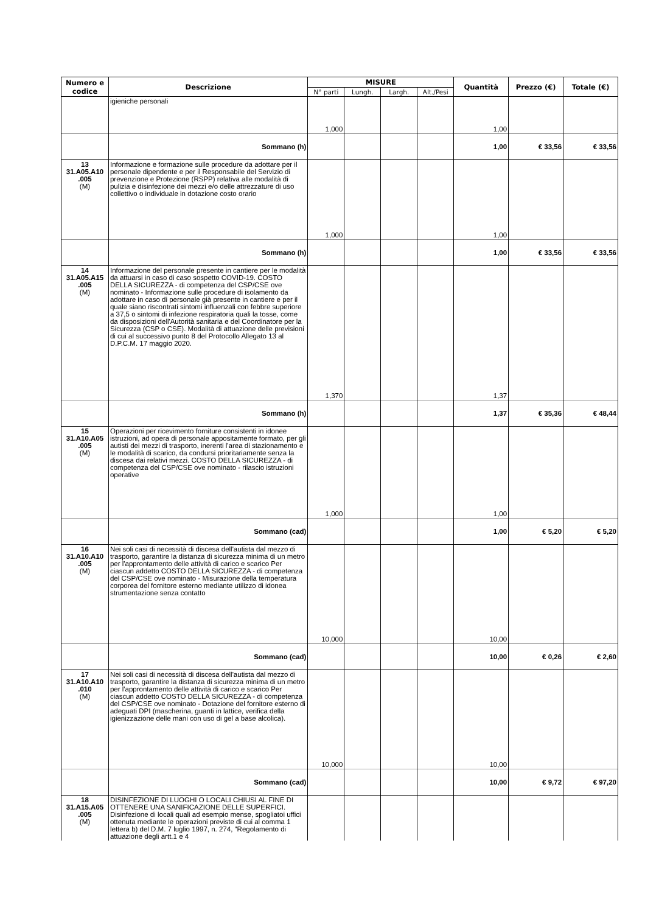| Numero e codice | Descrizione | MISURE | | | | Quantità | Prezzo (€) | Totale (€) |
| --- | --- | --- | --- | --- | --- | --- | --- | --- |
| | | N° parti | Lungh. | Largh. | Alt./Pesi | | | |
| | igieniche personali | 1,000 | | | | 1,00 | | |
| | Sommano (h) | | | | | 1,00 | € 33,56 | € 33,56 |
| 13 31.A05.A10 .005 (M) | Informazione e formazione sulle procedure da adottare per il personale dipendente e per il Responsabile del Servizio di prevenzione e Protezione (RSPP) relativa alle modalità di pulizia e disinfezione dei mezzi e/o delle attrezzature di uso collettivo o individuale in dotazione costo orario | 1,000 | | | | 1,00 | | |
| | Sommano (h) | | | | | 1,00 | € 33,56 | € 33,56 |
| 14 31.A05.A15 .005 (M) | Informazione del personale presente in cantiere per le modalità da attuarsi in caso di caso sospetto COVID-19. COSTO DELLA SICUREZZA - di competenza del CSP/CSE ove nominato - Informazione sulle procedure di isolamento da adottare in caso di personale già presente in cantiere e per il quale siano riscontrati sintomi influenzali con febbre superiore a 37,5 o sintomi di infezione respiratoria quali la tosse, come da disposizioni dell'Autorità sanitaria e del Coordinatore per la Sicurezza (CSP o CSE). Modalità di attuazione delle previsioni di cui al successivo punto 8 del Protocollo Allegato 13 al D.P.C.M. 17 maggio 2020. | 1,370 | | | | 1,37 | | |
| | Sommano (h) | | | | | 1,37 | € 35,36 | € 48,44 |
| 15 31.A10.A05 .005 (M) | Operazioni per ricevimento forniture consistenti in idonee istruzioni, ad opera di personale appositamente formato, per gli autisti dei mezzi di trasporto, inerenti l'area di stazionamento e le modalità di scarico, da condursi prioritariamente senza la discesa dai relativi mezzi. COSTO DELLA SICUREZZA - di competenza del CSP/CSE ove nominato - rilascio istruzioni operative | 1,000 | | | | 1,00 | | |
| | Sommano (cad) | | | | | 1,00 | € 5,20 | € 5,20 |
| 16 31.A10.A10 .005 (M) | Nei soli casi di necessità di discesa dell'autista dal mezzo di trasporto, garantire la distanza di sicurezza minima di un metro per l'approntamento delle attività di carico e scarico Per ciascun addetto COSTO DELLA SICUREZZA - di competenza del CSP/CSE ove nominato - Misurazione della temperatura corporea del fornitore esterno mediante utilizzo di idonea strumentazione senza contatto | 10,000 | | | | 10,00 | | |
| | Sommano (cad) | | | | | 10,00 | € 0,26 | € 2,60 |
| 17 31.A10.A10 .010 (M) | Nei soli casi di necessità di discesa dell'autista dal mezzo di trasporto, garantire la distanza di sicurezza minima di un metro per l'approntamento delle attività di carico e scarico Per ciascun addetto COSTO DELLA SICUREZZA - di competenza del CSP/CSE ove nominato - Dotazione del fornitore esterno di adeguati DPI (mascherina, guanti in lattice, verifica della igienizzazione delle mani con uso di gel a base alcolica). | 10,000 | | | | 10,00 | | |
| | Sommano (cad) | | | | | 10,00 | € 9,72 | € 97,20 |
| 18 31.A15.A05 .005 (M) | DISINFEZIONE DI LUOGHI O LOCALI CHIUSI AL FINE DI OTTENERE UNA SANIFICAZIONE DELLE SUPERFICI. Disinfezione di locali quali ad esempio mense, spogliatoi uffici ottenuta mediante le operazioni previste di cui al comma 1 lettera b) del D.M. 7 luglio 1997, n. 274, "Regolamento di attuazione degli artt.1 e 4 | | | | | | | |